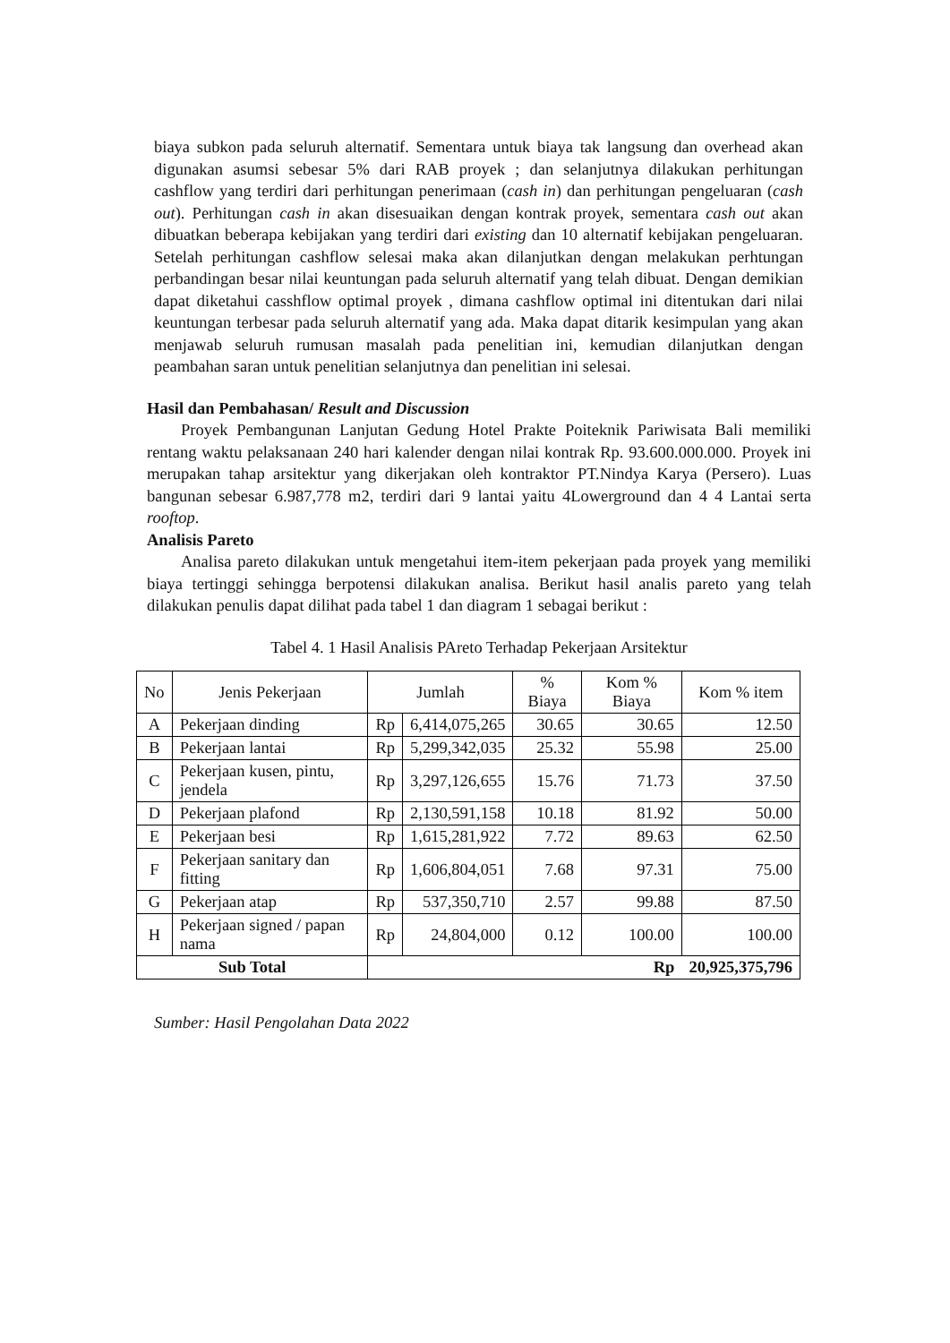biaya subkon pada seluruh alternatif. Sementara untuk biaya tak langsung dan overhead akan digunakan asumsi sebesar 5% dari RAB proyek ; dan selanjutnya dilakukan perhitungan cashflow yang terdiri dari perhitungan penerimaan (cash in) dan perhitungan pengeluaran (cash out). Perhitungan cash in akan disesuaikan dengan kontrak proyek, sementara cash out akan dibuatkan beberapa kebijakan yang terdiri dari existing dan 10 alternatif kebijakan pengeluaran. Setelah perhitungan cashflow selesai maka akan dilanjutkan dengan melakukan perhtungan perbandingan besar nilai keuntungan pada seluruh alternatif yang telah dibuat. Dengan demikian dapat diketahui casshflow optimal proyek , dimana cashflow optimal ini ditentukan dari nilai keuntungan terbesar pada seluruh alternatif yang ada. Maka dapat ditarik kesimpulan yang akan menjawab seluruh rumusan masalah pada penelitian ini, kemudian dilanjutkan dengan peambahan saran untuk penelitian selanjutnya dan penelitian ini selesai.
Hasil dan Pembahasan/ Result and Discussion
Proyek Pembangunan Lanjutan Gedung Hotel Prakte Poiteknik Pariwisata Bali memiliki rentang waktu pelaksanaan 240 hari kalender dengan nilai kontrak Rp. 93.600.000.000. Proyek ini merupakan tahap arsitektur yang dikerjakan oleh kontraktor PT.Nindya Karya (Persero). Luas bangunan sebesar 6.987,778 m2, terdiri dari 9 lantai yaitu 4Lowerground dan 4 4 Lantai serta rooftop.
Analisis Pareto
Analisa pareto dilakukan untuk mengetahui item-item pekerjaan pada proyek yang memiliki biaya tertinggi sehingga berpotensi dilakukan analisa. Berikut hasil analis pareto yang telah dilakukan penulis dapat dilihat pada tabel 1 dan diagram 1 sebagai berikut :
Tabel 4. 1 Hasil Analisis PAreto Terhadap Pekerjaan Arsitektur
| No | Jenis Pekerjaan | Jumlah | | % Biaya | Kom % Biaya | Kom % item |
| --- | --- | --- | --- | --- | --- | --- |
| A | Pekerjaan dinding | Rp | 6,414,075,265 | 30.65 | 30.65 | 12.50 |
| B | Pekerjaan lantai | Rp | 5,299,342,035 | 25.32 | 55.98 | 25.00 |
| C | Pekerjaan kusen, pintu, jendela | Rp | 3,297,126,655 | 15.76 | 71.73 | 37.50 |
| D | Pekerjaan plafond | Rp | 2,130,591,158 | 10.18 | 81.92 | 50.00 |
| E | Pekerjaan besi | Rp | 1,615,281,922 | 7.72 | 89.63 | 62.50 |
| F | Pekerjaan sanitary dan fitting | Rp | 1,606,804,051 | 7.68 | 97.31 | 75.00 |
| G | Pekerjaan atap | Rp | 537,350,710 | 2.57 | 99.88 | 87.50 |
| H | Pekerjaan signed / papan nama | Rp | 24,804,000 | 0.12 | 100.00 | 100.00 |
| Sub Total | | Rp | | | | 20,925,375,796 |
Sumber: Hasil Pengolahan Data 2022